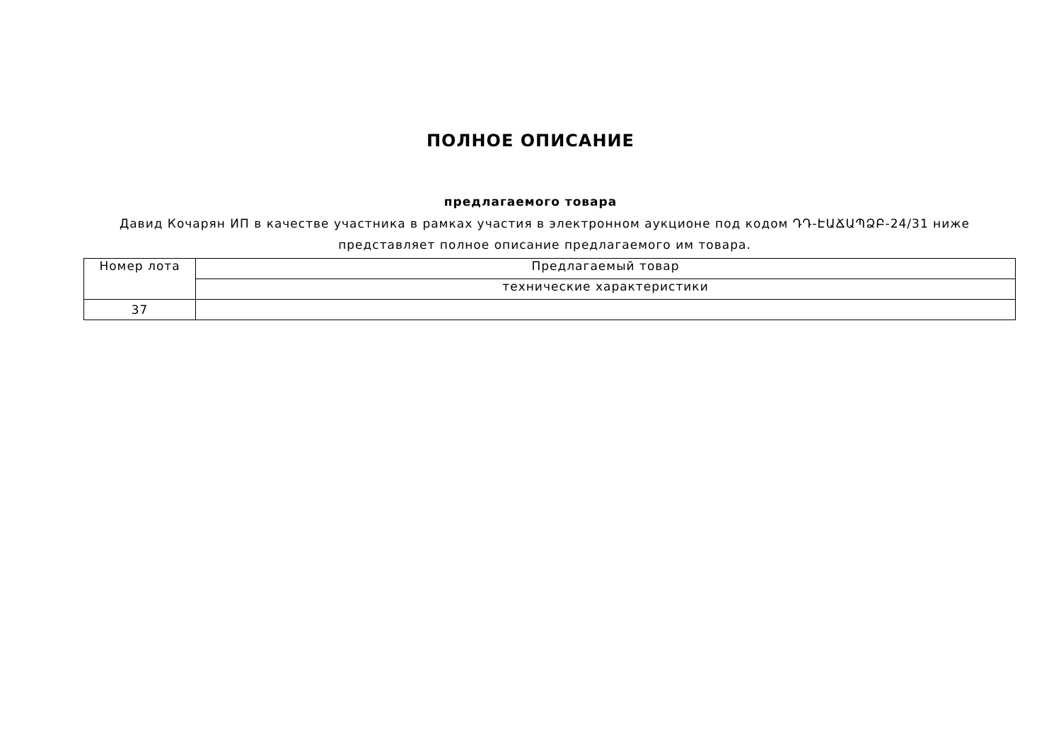ПОЛНОЕ ОПИСАНИЕ
предлагаемого товара
Давид Кочарян ИП в качестве участника в рамках участия в электронном аукционе под кодом ԴԴ-ԷԱՃԱՊՁԲ-24/31 ниже представляет полное описание предлагаемого им товара.
| Номер лота | Предлагаемый товар |
| --- | --- |
| | технические характеристики |
| 37 | |